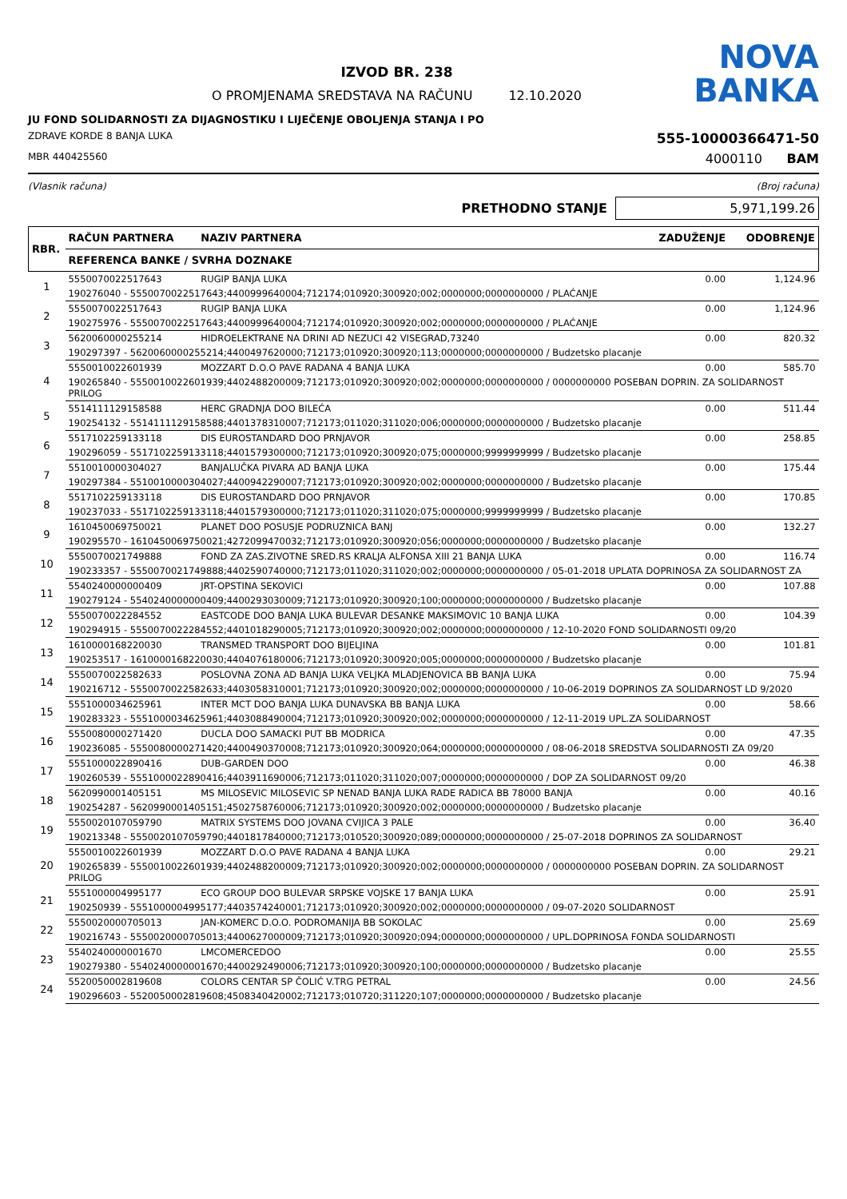IZVOD BR. 238
O PROMJENAMA SREDSTAVA NA RAČUNU 12.10.2020
NOVA
BANKA
JU FOND SOLIDARNOSTI ZA DIJAGNOSTIKU I LIJEČENJE OBOLJENJA STANJA I PO
ZDRAVE KORDE 8 BANJA LUKA 555-10000366471-50
MBR 440425560 4000110 BAM
(Vlasnik računa) (Broj računa)
PRETHODNO STANJE 5,971,199.26
| RBR. | RAČUN PARTNERA | NAZIV PARTNERA | ZADUŽENJE | ODOBRENJE |
| --- | --- | --- | --- | --- |
| | REFERENCA BANKE / SVRHA DOZNAKE | | | |
| 1 | 5550070022517643 | RUGIP BANJA LUKA | 0.00 | 1,124.96 |
| | 190276040 - 5550070022517643;4400999640004;712174;010920;300920;002;0000000;0000000000 / PLAĆANJE | | | |
| 2 | 5550070022517643 | RUGIP BANJA LUKA | 0.00 | 1,124.96 |
| | 190275976 - 5550070022517643;4400999640004;712174;010920;300920;002;0000000;0000000000 / PLAĆANJE | | | |
| 3 | 5620060000255214 | HIDROELEKTRANE NA DRINI AD NEZUCI 42 VISEGRAD,73240 | 0.00 | 820.32 |
| | 190297397 - 5620060000255214;4400497620000;712173;010920;300920;113;0000000;0000000000 / Budzetsko placanje | | | |
| 4 | 5550010022601939 | MOZZART D.O.O PAVE RADANA 4 BANJA LUKA | 0.00 | 585.70 |
| | 190265840 - 5550010022601939;4402488200009;712173;010920;300920;002;0000000;0000000000 / 0000000000 POSEBAN DOPRIN. ZA SOLIDARNOST PRILOG | | | |
| 5 | 5514111129158588 | HERC GRADNJA DOO BILEĆA | 0.00 | 511.44 |
| | 190254132 - 5514111129158588;4401378310007;712173;011020;311020;006;0000000;0000000000 / Budzetsko placanje | | | |
| 6 | 5517102259133118 | DIS EUROSTANDARD DOO PRNJAVOR | 0.00 | 258.85 |
| | 190296059 - 5517102259133118;4401579300000;712173;010920;300920;075;0000000;9999999999 / Budzetsko placanje | | | |
| 7 | 5510010000304027 | BANJALUČKA PIVARA AD BANJA LUKA | 0.00 | 175.44 |
| | 190297384 - 5510010000304027;4400942290007;712173;010920;300920;002;0000000;0000000000 / Budzetsko placanje | | | |
| 8 | 5517102259133118 | DIS EUROSTANDARD DOO PRNJAVOR | 0.00 | 170.85 |
| | 190237033 - 5517102259133118;4401579300000;712173;011020;311020;075;0000000;9999999999 / Budzetsko placanje | | | |
| 9 | 1610450069750021 | PLANET DOO POSUSJE PODRUZNICA BANJ | 0.00 | 132.27 |
| | 190295570 - 1610450069750021;4272099470032;712173;010920;300920;056;0000000;0000000000 / Budzetsko placanje | | | |
| 10 | 5550070021749888 | FOND ZA ZAS.ZIVOTNE SRED.RS KRALJA ALFONSA XIII 21 BANJA LUKA | 0.00 | 116.74 |
| | 190233357 - 5550070021749888;4402590740000;712173;011020;311020;002;0000000;0000000000 / 05-01-2018 UPLATA DOPRINOSA ZA SOLIDARNOST ZA | | | |
| 11 | 5540240000000409 | JRT-OPSTINA SEKOVICI | 0.00 | 107.88 |
| | 190279124 - 5540240000000409;4400293030009;712173;010920;300920;100;0000000;0000000000 / Budzetsko placanje | | | |
| 12 | 5550070022284552 | EASTCODE DOO BANJA LUKA BULEVAR DESANKE MAKSIMOVIC 10 BANJA LUKA | 0.00 | 104.39 |
| | 190294915 - 5550070022284552;4401018290005;712173;010920;300920;002;0000000;0000000000 / 12-10-2020 FOND SOLIDARNOSTI 09/20 | | | |
| 13 | 1610000168220030 | TRANSMED TRANSPORT DOO BIJELJINA | 0.00 | 101.81 |
| | 190253517 - 1610000168220030;4404076180006;712173;010920;300920;005;0000000;0000000000 / Budzetsko placanje | | | |
| 14 | 5550070022582633 | POSLOVNA ZONA AD BANJA LUKA VELJKA MLADJENOVICA BB BANJA LUKA | 0.00 | 75.94 |
| | 190216712 - 5550070022582633;4403058310001;712173;010920;300920;002;0000000;0000000000 / 10-06-2019 DOPRINOS ZA SOLIDARNOST LD 9/2020 | | | |
| 15 | 5551000034625961 | INTER MCT DOO BANJA LUKA DUNAVSKA BB BANJA LUKA | 0.00 | 58.66 |
| | 190283323 - 5551000034625961;4403088490004;712173;010920;300920;002;0000000;0000000000 / 12-11-2019 UPL.ZA SOLIDARNOST | | | |
| 16 | 5550080000271420 | DUCLA DOO SAMACKI PUT BB MODRICA | 0.00 | 47.35 |
| | 190236085 - 5550080000271420;4400490370008;712173;010920;300920;064;0000000;0000000000 / 08-06-2018 SREDSTVA SOLIDARNOSTI ZA 09/20 | | | |
| 17 | 5551000022890416 | DUB-GARDEN DOO | 0.00 | 46.38 |
| | 190260539 - 5551000022890416;4403911690006;712173;011020;311020;007;0000000;0000000000 / DOP ZA SOLIDARNOST 09/20 | | | |
| 18 | 5620990001405151 | MS MILOSEVIC MILOSEVIC SP NENAD BANJA LUKA RADE RADICA BB 78000 BANJA | 0.00 | 40.16 |
| | 190254287 - 5620990001405151;4502758760006;712173;010920;300920;002;0000000;0000000000 / Budzetsko placanje | | | |
| 19 | 5550020107059790 | MATRIX SYSTEMS DOO JOVANA CVIJICA 3 PALE | 0.00 | 36.40 |
| | 190213348 - 5550020107059790;4401817840000;712173;010520;300920;089;0000000;0000000000 / 25-07-2018 DOPRINOS ZA SOLIDARNOST | | | |
| 20 | 5550010022601939 | MOZZART D.O.O PAVE RADANA 4 BANJA LUKA | 0.00 | 29.21 |
| | 190265839 - 5550010022601939;4402488200009;712173;010920;300920;002;0000000;0000000000 / 0000000000 POSEBAN DOPRIN. ZA SOLIDARNOST PRILOG | | | |
| 21 | 5551000004995177 | ECO GROUP DOO BULEVAR SRPSKE VOJSKE 17 BANJA LUKA | 0.00 | 25.91 |
| | 190250939 - 5551000004995177;4403574240001;712173;010920;300920;002;0000000;0000000000 / 09-07-2020 SOLIDARNOST | | | |
| 22 | 5550020000705013 | JAN-KOMERC D.O.O. PODROMANIJA BB SOKOLAC | 0.00 | 25.69 |
| | 190216743 - 5550020000705013;4400627000009;712173;010920;300920;094;0000000;0000000000 / UPL.DOPRINOSA FONDA SOLIDARNOSTI | | | |
| 23 | 5540240000001670 | LMCOMERCEDOO | 0.00 | 25.55 |
| | 190279380 - 5540240000001670;4400292490006;712173;010920;300920;100;0000000;0000000000 / Budzetsko placanje | | | |
| 24 | 5520050002819608 | COLORS CENTAR SP ČOLIĆ V.TRG PETRAL | 0.00 | 24.56 |
| | 190296603 - 5520050002819608;4508340420002;712173;010720;311220;107;0000000;0000000000 / Budzetsko placanje | | | |